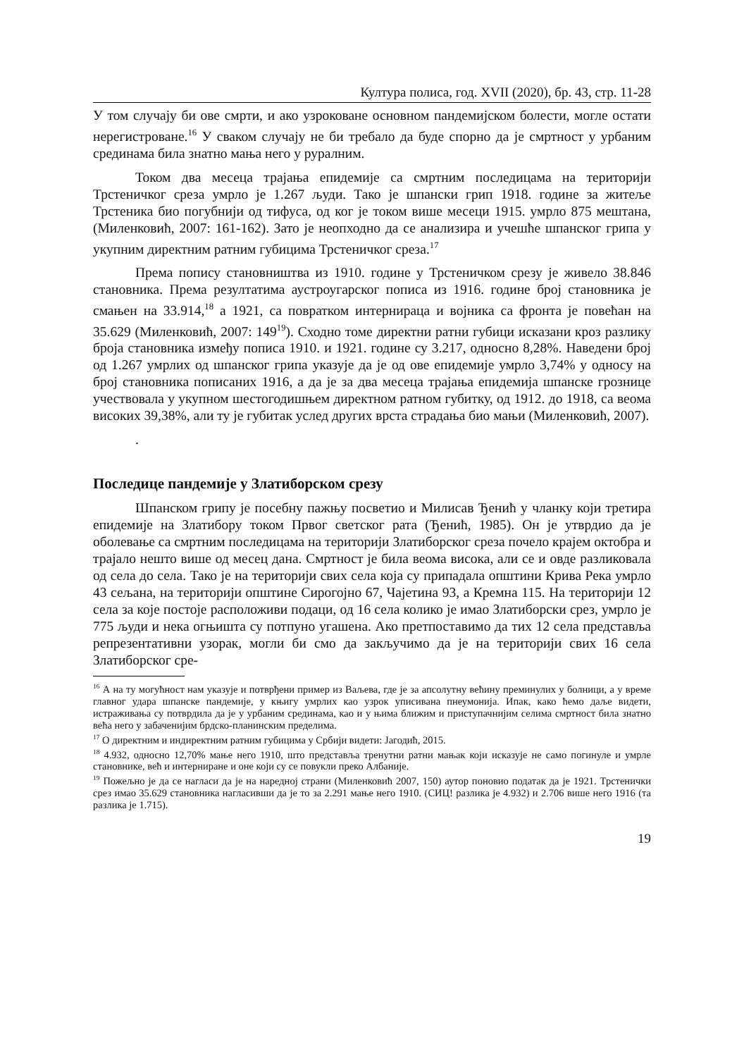Култура полиса, год. XVII (2020), бр. 43, стр. 11-28
У том случају би ове смрти, и ако узроковане основном пандемијском болести, могле остати нерегистроване.<sup>16</sup> У сваком случају не би требало да буде спорно да је смртност у урбаним срединама била знатно мања него у руралним.
Током два месеца трајања епидемије са смртним последицама на територији Трстеничког среза умрло је 1.267 људи. Тако је шпански грип 1918. године за житеље Трстеника био погубнији од тифуса, од ког је током више месеци 1915. умрло 875 мештана, (Миленковић, 2007: 161-162). Зато је неопходно да се анализира и учешће шпанског грипа у укупним директним ратним губицима Трстеничког среза.<sup>17</sup>
Према попису становништва из 1910. године у Трстеничком срезу је живело 38.846 становника. Према резултатима аустроугарског пописа из 1916. године број становника је смањен на 33.914,<sup>18</sup> а 1921, са повратком интернираца и војника са фронта је повећан на 35.629 (Миленковић, 2007: 149<sup>19</sup>). Сходно томе директни ратни губици исказани кроз разлику броја становника између пописа 1910. и 1921. године су 3.217, односно 8,28%. Наведени број од 1.267 умрлих од шпанског грипа указује да је од ове епидемије умрло 3,74% у односу на број становника пописаних 1916, а да је за два месеца трајања епидемија шпанске грознице учествовала у укупном шестогодишњем директном ратном губитку, од 1912. до 1918, са веома високих 39,38%, али ту је губитак услед других врста страдања био мањи (Миленковић, 2007).
.
Последице пандемије у Златиборском срезу
Шпанском грипу је посебну пажњу посветио и Милисав Ђенић у чланку који третира епидемије на Златибору током Првог светског рата (Ђенић, 1985). Он је утврдио да је оболевање са смртним последицама на територији Златиборског среза почело крајем октобра и трајало нешто више од месец дана. Смртност је била веома висока, али се и овде разликовала од села до села. Тако је на територији свих села која су припадала општини Крива Река умрло 43 сељана, на територији општине Сирогојно 67, Чајетина 93, а Кремна 115. На територији 12 села за које постоје расположиви подаци, од 16 села колико је имао Златиборски срез, умрло је 775 људи и нека огњишта су потпуно угашена. Ако претпоставимо да тих 12 села представља репрезентативни узорак, могли би смо да закључимо да је на територији свих 16 села Златиборског сре-
<sup>16</sup> А на ту могућност нам указује и потврђени пример из Ваљева, где је за апсолутну већину преминулих у болници, а у време главног удара шпанске пандемије, у књигу умрлих као узрок уписивана пнеумонија. Ипак, како ћемо даље видети, истраживања су потврдила да је у урбаним срединама, као и у њима ближим и приступачнијим селима смртност била знатно већа него у забаченијим брдско-планинским пределима.
<sup>17</sup> О директним и индиректним ратним губицима у Србији видети: Јагодић, 2015.
<sup>18</sup> 4.932, односно 12,70% мање него 1910, што представља тренутни ратни мањак који исказује не само погинуле и умрле становнике, већ и интерниране и оне који су се повукли преко Албаније.
<sup>19</sup> Пожељно је да се нагласи да је на наредној страни (Миленковић 2007, 150) аутор поновио податак да је 1921. Трстенички срез имао 35.629 становника нагласивши да је то за 2.291 мање него 1910. (СИЦ! разлика је 4.932) и 2.706 више него 1916 (та разлика је 1.715).
19